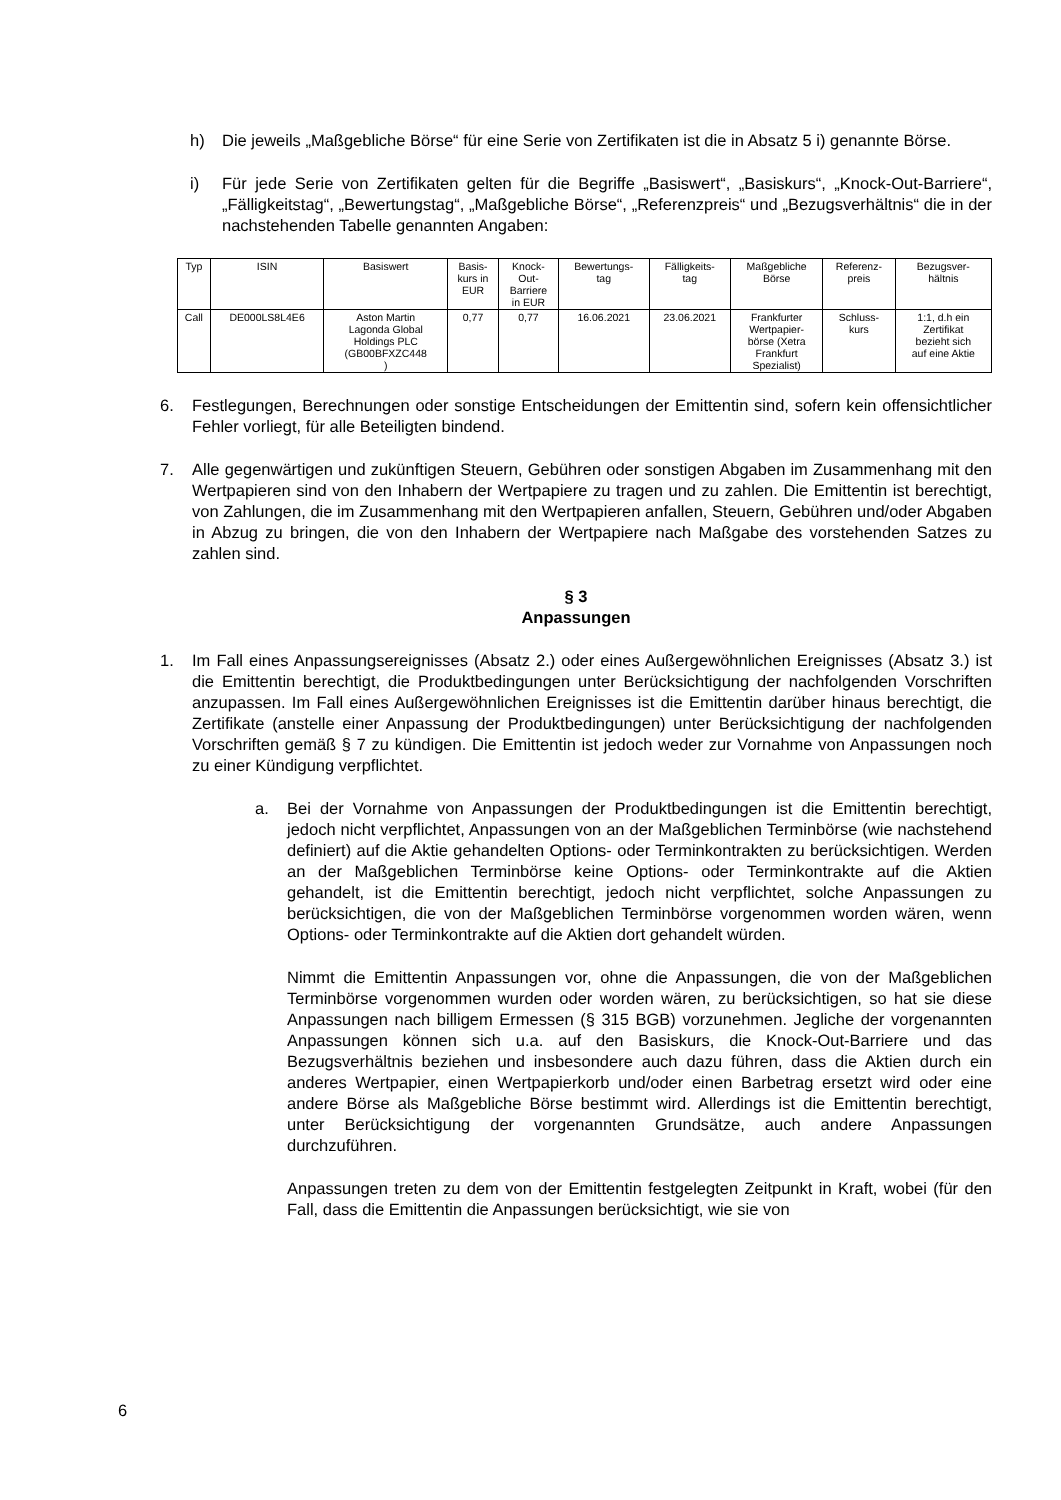h) Die jeweils „Maßgebliche Börse“ für eine Serie von Zertifikaten ist die in Absatz 5 i) genannte Börse.
i) Für jede Serie von Zertifikaten gelten für die Begriffe „Basiswert“, „Basiskurs“, „Knock-Out-Barriere“, „Fälligkeitstag“, „Bewertungstag“, „Maßgebliche Börse“, „Referenzpreis“ und „Bezugsverhältnis“ die in der nachstehenden Tabelle genannten Angaben:
| Typ | ISIN | Basiswert | Basis- kurs in EUR | Knock- Out- Barriere in EUR | Bewertungs- tag | Fälligkeits- tag | Maßgebliche Börse | Referenz- preis | Bezugsver- hältnis |
| --- | --- | --- | --- | --- | --- | --- | --- | --- | --- |
| Call | DE000LS8L4E6 | Aston Martin Lagonda Global Holdings PLC (GB00BFXZC448 ) | 0,77 | 0,77 | 16.06.2021 | 23.06.2021 | Frankfurter Wertpapier- börse (Xetra Frankfurt Spezialist) | Schluss- kurs | 1:1, d.h ein Zertifikat bezieht sich auf eine Aktie |
6. Festlegungen, Berechnungen oder sonstige Entscheidungen der Emittentin sind, sofern kein offensichtlicher Fehler vorliegt, für alle Beteiligten bindend.
7. Alle gegenwärtigen und zukünftigen Steuern, Gebühren oder sonstigen Abgaben im Zusammenhang mit den Wertpapieren sind von den Inhabern der Wertpapiere zu tragen und zu zahlen. Die Emittentin ist berechtigt, von Zahlungen, die im Zusammenhang mit den Wert­papieren anfallen, Steuern, Gebühren und/oder Abgaben in Abzug zu bringen, die von den Inhabern der Wertpapiere nach Maßgabe des vorstehenden Satzes zu zahlen sind.
§ 3
Anpassungen
1. Im Fall eines Anpassungsereignisses (Absatz 2.) oder eines Außergewöhnlichen Ereignisses (Absatz 3.) ist die Emittentin berechtigt, die Produktbedingungen unter Berücksichtigung der nachfolgenden Vorschriften anzupassen. Im Fall eines Außergewöhnlichen Ereignisses ist die Emittentin darüber hinaus berechtigt, die Zertifikate (anstelle einer Anpassung der Produktbedingungen) unter Berücksichtigung der nachfolgenden Vorschriften gemäß § 7 zu kündigen. Die Emittentin ist jedoch weder zur Vornahme von Anpassungen noch zu einer Kündigung verpflichtet.
a. Bei der Vornahme von Anpassungen der Produktbedingungen ist die Emittentin berechtigt, jedoch nicht verpflichtet, Anpassungen von an der Maßgeblichen Terminbörse (wie nachstehend definiert) auf die Aktie gehandelten Options- oder Terminkontrakten zu berücksichtigen. Werden an der Maßgeblichen Terminbörse keine Options- oder Terminkontrakte auf die Aktien gehandelt, ist die Emittentin berechtigt, jedoch nicht verpflichtet, solche Anpassungen zu berücksichtigen, die von der Maßgeblichen Terminbörse vorgenommen worden wären, wenn Options- oder Terminkontrakte auf die Aktien dort gehandelt würden.
Nimmt die Emittentin Anpassungen vor, ohne die Anpassungen, die von der Maßgeblichen Terminbörse vorgenommen wurden oder worden wären, zu berücksichtigen, so hat sie diese Anpassungen nach billigem Ermessen (§ 315 BGB) vorzunehmen. Jegliche der vorgenannten Anpassungen können sich u.a. auf den Basiskurs, die Knock-Out-Barriere und das Bezugsverhältnis beziehen und insbesondere auch dazu führen, dass die Aktien durch ein anderes Wertpapier, einen Wertpapierkorb und/oder einen Barbetrag ersetzt wird oder eine andere Börse als Maßgebliche Börse bestimmt wird. Allerdings ist die Emittentin berechtigt, unter Berücksichtigung der vorgenannten Grundsätze, auch andere Anpassungen durchzuführen.
Anpassungen treten zu dem von der Emittentin festgelegten Zeitpunkt in Kraft, wobei (für den Fall, dass die Emittentin die Anpassungen berücksichtigt, wie sie von
6